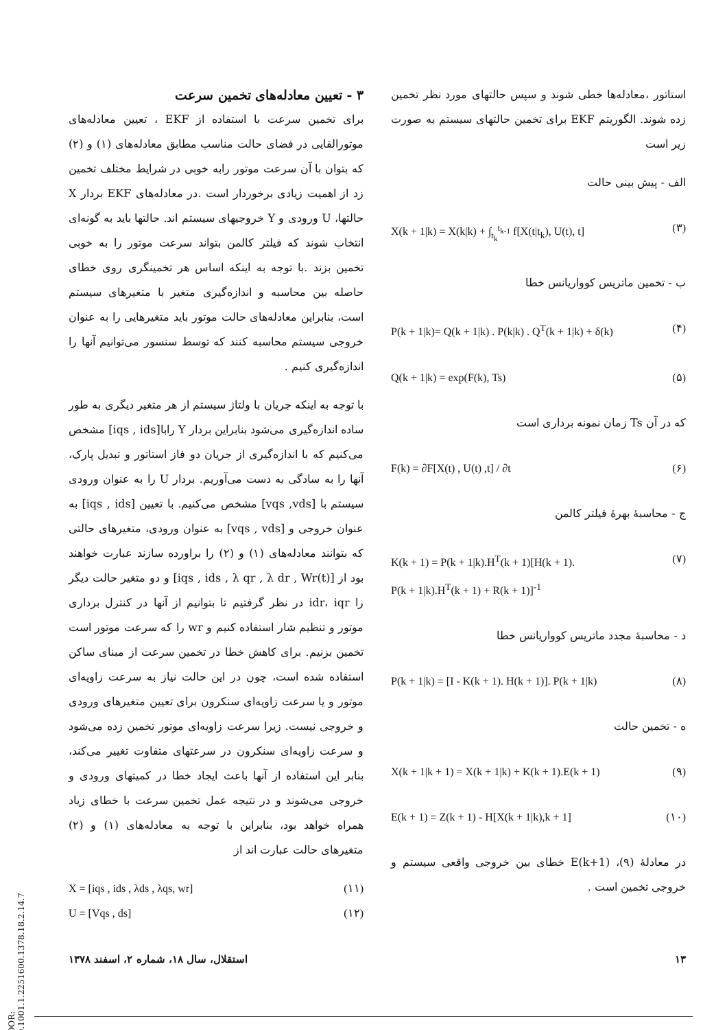استاتور ،معادله‌ها خطی شوند و سپس حالتهای مورد نظر تخمین زده شوند. الگوریتم EKF برای تخمین حالتهای سیستم به صورت زیر است
الف - پیش بینی حالت
X(k + 1|k) = X(k|k) + ∫<sub>t<sub>k</sub></sub><sup>t<sub>k-1</sub></sup> f[X(t|t<sub>k</sub>), U(t), t] (۳)
ب - تخمین ماتریس کوواریانس خطا
P(k + 1|k)= Q(k + 1|k) . P(k|k) . Q<sup>T</sup>(k + 1|k) + δ(k) (۴)
Q(k + 1|k) = exp(F(k), Ts) (۵)
که در آن Ts زمان نمونه برداری است
F(k) = ∂F[X(t) , U(t) ,t] / ∂t (۶)
ج - محاسبهٔ بهرهٔ فیلتر کالمن
K(k + 1) = P(k + 1|k).H<sup>T</sup>(k + 1)[H(k + 1).
P(k + 1|k).H<sup>T</sup>(k + 1) + R(k + 1)]<sup>-1</sup> (۷)
د - محاسبهٔ مجدد ماتریس کوواریانس خطا
P(k + 1|k) = [I - K(k + 1). H(k + 1)]. P(k + 1|k) (۸)
ه - تخمین حالت
X(k + 1|k + 1) = X(k + 1|k) + K(k + 1).E(k + 1) (۹)
E(k + 1) = Z(k + 1) - H[X(k + 1|k),k + 1] (۱۰)
در معادلهٔ (۹)، E(k+1) خطای بین خروجی واقعی سیستم و خروجی تخمین است .
۳ - تعیین معادله‌های تخمین سرعت
برای تخمین سرعت با استفاده از EKF ، تعیین معادله‌های موتورالقایی در فضای حالت مناسب مطابق معادله‌های (۱) و (۲) که بتوان با آن سرعت موتور رابه خوبی در شرایط مختلف تخمین زد از اهمیت زیادی برخوردار است .در معادله‌های EKF بردار X حالتها، U ورودی و Y خروجیهای سیستم اند. حالتها باید به گونه‌ای انتخاب شوند که فیلتر کالمن بتواند سرعت موتور را به خوبی تخمین بزند .با توجه به اینکه اساس هر تخمینگری روی خطای حاصله بین محاسبه و اندازه‌گیری متغیر با متغیرهای سیستم است، بنابراین معادله‌های حالت موتور باید متغیرهایی را به عنوان خروجی سیستم محاسبه کنند که توسط سنسور می‌توانیم آنها را اندازه‌گیری کنیم .
با توجه به اینکه جریان با ولتاژ سیستم از هر متغیر دیگری به طور ساده اندازه‌گیری می‌شود بنابراین بردار Y رابا[iqs , ids] مشخص می‌کنیم که با اندازه‌گیری از جریان دو فاز استاتور و تبدیل پارک، آنها را به سادگی به دست می‌آوریم. بردار U را به عنوان ورودی سیستم با [vqs ,vds] مشخص می‌کنیم. با تعیین [iqs , ids] به عنوان خروجی و [vqs , vds] به عنوان ورودی، متغیرهای حالتی که بتوانند معادله‌های (۱) و (۲) را براورده سازند عبارت خواهند بود از [iqs , ids , λ qr , λ dr , Wr(t)] و دو متغیر حالت دیگر را idr، iqr در نظر گرفتیم تا بتوانیم از آنها در کنترل برداری موتور و تنظیم شار استفاده کنیم و wr را که سرعت موتور است تخمین بزنیم. برای کاهش خطا در تخمین سرعت از مبنای ساکن استفاده شده است، چون در این حالت نیاز به سرعت زاویه‌ای موتور و یا سرعت زاویه‌ای سنکرون برای تعیین متغیرهای ورودی و خروجی نیست. زیرا سرعت زاویه‌ای موتور تخمین زده می‌شود و سرعت زاویه‌ای سنکرون در سرعتهای متفاوت تغییر می‌کند، بنابر این استفاده از آنها باعث ایجاد خطا در کمیتهای ورودی و خروجی می‌شوند و در نتیجه عمل تخمین سرعت با خطای زیاد همراه خواهد بود، بنابراین با توجه به معادله‌های (۱) و (۲) متغیرهای حالت عبارت اند از
X = [iqs , ids , λds , λqs, wr] (۱۱)
U = [Vqs , ds] (۱۲)
استقلال، سال ۱۸، شماره ۲، اسفند ۱۳۷۸ ۱۳
[ DOR: 20.1001.1.2251600.1378.18.2.14.7 ]